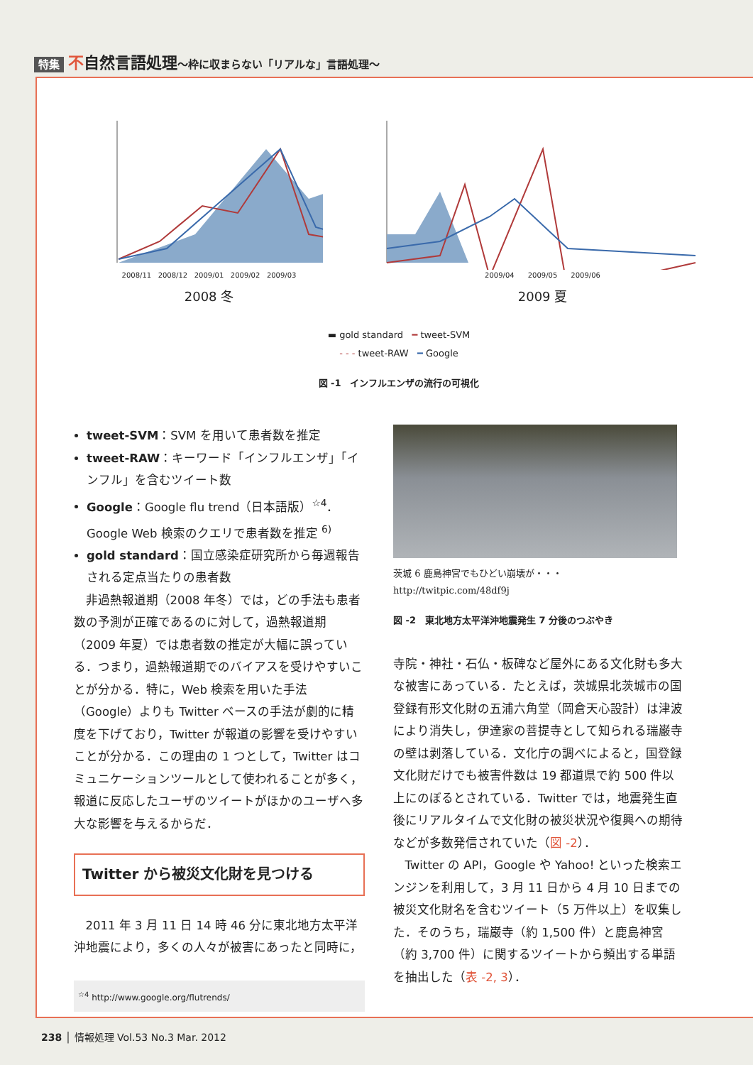特集 不自然言語処理〜枠に収まらない「リアルな」言語処理〜
2008/11 2008/12 2009/01 2009/02 2009/03
2008 冬
2009/04 2009/05 2009/06
2009 夏
▬ gold standard ━ tweet-SVM
- - - tweet-RAW ━ Google
図 -1　インフルエンザの流行の可視化
tweet-SVM：SVM を用いて患者数を推定
tweet-RAW：キーワード「インフルエンザ」「インフル」を含むツイート数
Google：Google flu trend（日本語版）<sup>☆4</sup>．Google Web 検索のクエリで患者数を推定 <sup>6)</sup>
gold standard：国立感染症研究所から毎週報告される定点当たりの患者数
非過熱報道期（2008 年冬）では，どの手法も患者数の予測が正確であるのに対して，過熱報道期（2009 年夏）では患者数の推定が大幅に誤っている．つまり，過熱報道期でのバイアスを受けやすいことが分かる．特に，Web 検索を用いた手法（Google）よりも Twitter ベースの手法が劇的に精度を下げており，Twitter が報道の影響を受けやすいことが分かる．この理由の 1 つとして，Twitter はコミュニケーションツールとして使われることが多く，報道に反応したユーザのツイートがほかのユーザへ多大な影響を与えるからだ．
Twitter から被災文化財を見つける
2011 年 3 月 11 日 14 時 46 分に東北地方太平洋沖地震により，多くの人々が被害にあったと同時に，
<sup>☆4</sup> http://www.google.org/flutrends/
茨城 6 鹿島神宮でもひどい崩壊が・・・
http://twitpic.com/48df9j
図 -2　東北地方太平洋沖地震発生 7 分後のつぶやき
寺院・神社・石仏・板碑など屋外にある文化財も多大な被害にあっている．たとえば，茨城県北茨城市の国登録有形文化財の五浦六角堂（岡倉天心設計）は津波により消失し，伊達家の菩提寺として知られる瑞巌寺の壁は剥落している．文化庁の調べによると，国登録文化財だけでも被害件数は 19 都道県で約 500 件以上にのぼるとされている．Twitter では，地震発生直後にリアルタイムで文化財の被災状況や復興への期待などが多数発信されていた（図 -2）．
Twitter の API，Google や Yahoo! といった検索エンジンを利用して，3 月 11 日から 4 月 10 日までの被災文化財名を含むツイート（5 万件以上）を収集した．そのうち，瑞巌寺（約 1,500 件）と鹿島神宮（約 3,700 件）に関するツイートから頻出する単語を抽出した（表 -2, 3）．
238 │ 情報処理 Vol.53 No.3 Mar. 2012